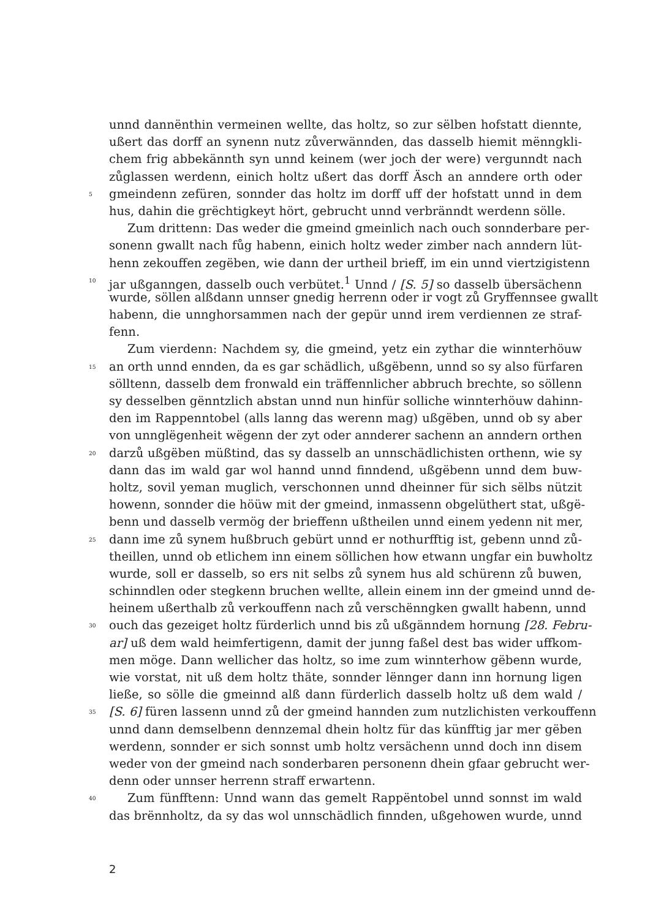unnd dannënthin vermeinen wellte, das holtz, so zur sëlben hofstatt diennte,
ußert das dorff an synenn nutz zůverwännden, das dasselb hiemit mënngkli-
chem frig abbekännth syn unnd keinem (wer joch der were) vergunndt nach
zůglassen werdenn, einich holtz ußert das dorff Äsch an anndere orth oder
5 gmeindenn zefüren, sonnder das holtz im dorff uff der hofstatt unnd in dem
hus, dahin die grëchtigkeyt hört, gebrucht unnd verbränndt werdenn sölle.
Zum drittenn: Das weder die gmeind gmeinlich nach ouch sonnderbare per-
sonenn gwallt nach fůg habenn, einich holtz weder zimber nach anndern lüt-
henn zekouffen zegëben, wie dann der urtheil brieff, im ein unnd viertzigistenn
10 jar ußganngen, dasselb ouch verbütet.<sup>1</sup> Unnd / [S. 5] so dasselb übersächenn
wurde, söllen alßdann unnser gnedig herrenn oder ir vogt zů Gryffennsee gwallt
habenn, die unnghorsammen nach der gepür unnd irem verdiennen ze straf-
fenn.
Zum vierdenn: Nachdem sy, die gmeind, yetz ein zythar die winnterhöuw
15 an orth unnd ennden, da es gar schädlich, ußgëbenn, unnd so sy also fürfaren
sölltenn, dasselb dem fronwald ein träffennlicher abbruch brechte, so söllenn
sy desselben gënntzlich abstan unnd nun hinfür solliche winnterhöuw dahinn-
den im Rappenntobel (alls lanng das werenn mag) ußgëben, unnd ob sy aber
von unnglëgenheit wëgenn der zyt oder annderer sachenn an anndern orthen
20 darzů ußgëben müßtind, das sy dasselb an unnschädlichisten orthenn, wie sy
dann das im wald gar wol hannd unnd finndend, ußgëbenn unnd dem buw-
holtz, sovil yeman muglich, verschonnen unnd dheinner für sich sëlbs nützit
howenn, sonnder die höüw mit der gmeind, inmassenn obgelüthert stat, ußgë-
benn und dasselb vermög der brieffenn ußtheilen unnd einem yedenn nit mer,
25 dann ime zů synem hußbruch gebürt unnd er nothurfftig ist, gebenn unnd zů-
theillen, unnd ob etlichem inn einem söllichen how etwann ungfar ein buwholtz
wurde, soll er dasselb, so ers nit selbs zů synem hus ald schürenn zů buwen,
schinndlen oder stegkenn bruchen wellte, allein einem inn der gmeind unnd de-
heinem ußerthalb zů verkouffenn nach zů verschënngken gwallt habenn, unnd
30 ouch das gezeiget holtz fürderlich unnd bis zů ußgänndem hornung [28. Febru-
ar] uß dem wald heimfertigenn, damit der junng faßel dest bas wider uffkom-
men möge. Dann wellicher das holtz, so ime zum winnterhow gëbenn wurde,
wie vorstat, nit uß dem holtz thäte, sonnder lënnger dann inn hornung ligen
ließe, so sölle die gmeinnd alß dann fürderlich dasselb holtz uß dem wald /
35 [S. 6] füren lassenn unnd zů der gmeind hannden zum nutzlichisten verkouffenn
unnd dann demselbenn dennzemal dhein holtz für das künfftig jar mer gëben
werdenn, sonnder er sich sonnst umb holtz versächenn unnd doch inn disem
weder von der gmeind nach sonderbaren personenn dhein gfaar gebrucht wer-
denn oder unnser herrenn straff erwartenn.
40 Zum fünfftenn: Unnd wann das gemelt Rappëntobel unnd sonnst im wald
das brënnholtz, da sy das wol unnschädlich finnden, ußgehowen wurde, unnd
2